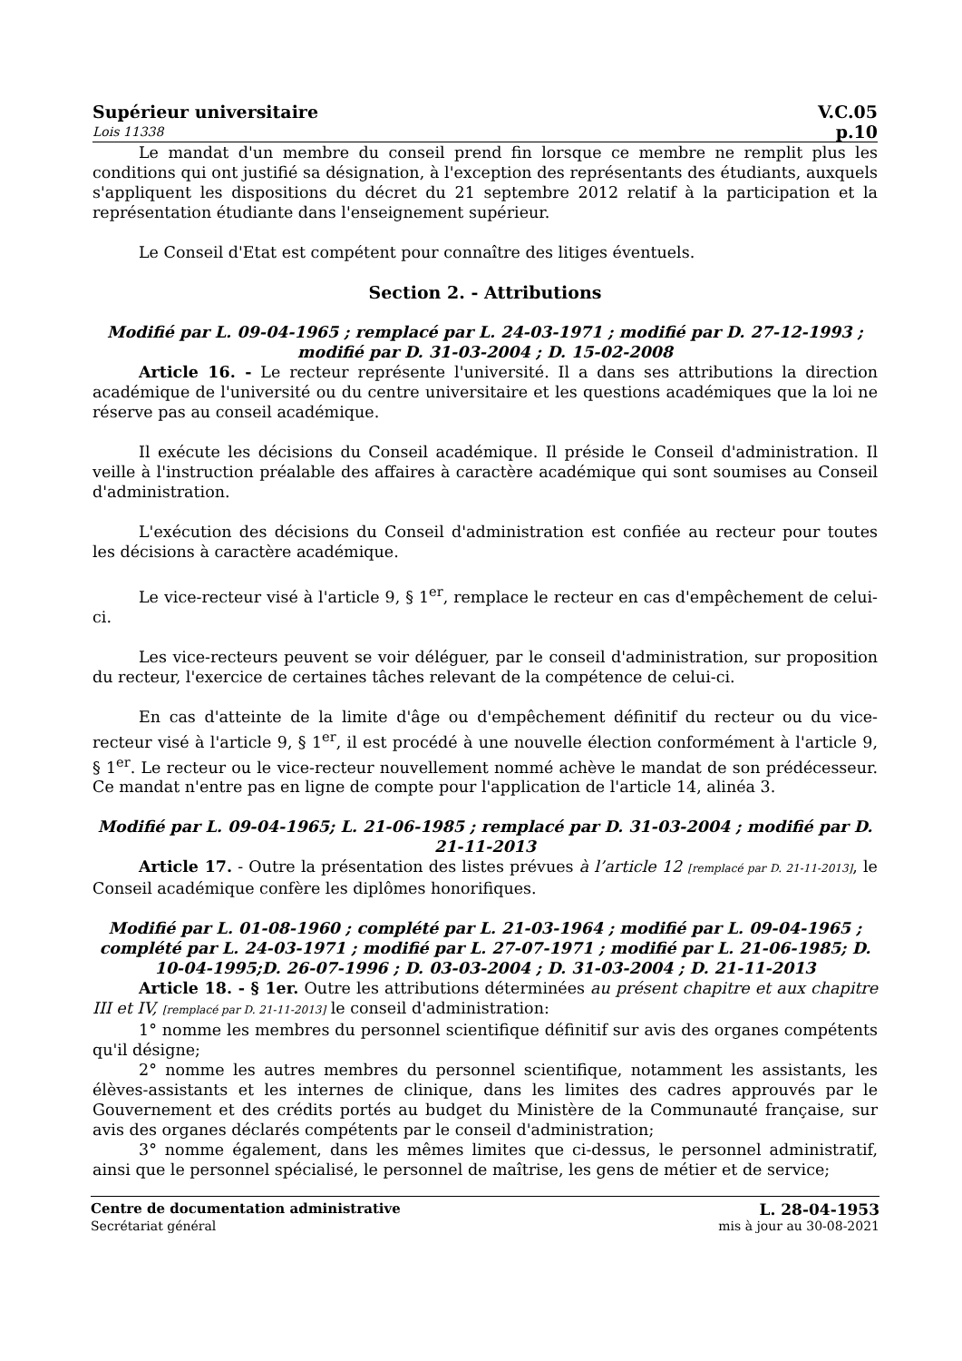Supérieur universitaire V.C.05
Lois 11338 p.10
Le mandat d'un membre du conseil prend fin lorsque ce membre ne remplit plus les conditions qui ont justifié sa désignation, à l'exception des représentants des étudiants, auxquels s'appliquent les dispositions du décret du 21 septembre 2012 relatif à la participation et la représentation étudiante dans l'enseignement supérieur.
Le Conseil d'Etat est compétent pour connaître des litiges éventuels.
Section 2. - Attributions
Modifié par L. 09-04-1965 ; remplacé par L. 24-03-1971 ; modifié par D. 27-12-1993 ; modifié par D. 31-03-2004 ; D. 15-02-2008
Article 16. - Le recteur représente l'université. Il a dans ses attributions la direction académique de l'université ou du centre universitaire et les questions académiques que la loi ne réserve pas au conseil académique.
Il exécute les décisions du Conseil académique. Il préside le Conseil d'administration. Il veille à l'instruction préalable des affaires à caractère académique qui sont soumises au Conseil d'administration.
L'exécution des décisions du Conseil d'administration est confiée au recteur pour toutes les décisions à caractère académique.
Le vice-recteur visé à l'article 9, § 1<sup>er</sup>, remplace le recteur en cas d'empêchement de celui-ci.
Les vice-recteurs peuvent se voir déléguer, par le conseil d'administration, sur proposition du recteur, l'exercice de certaines tâches relevant de la compétence de celui-ci.
En cas d'atteinte de la limite d'âge ou d'empêchement définitif du recteur ou du vice-recteur visé à l'article 9, § 1<sup>er</sup>, il est procédé à une nouvelle élection conformément à l'article 9, § 1<sup>er</sup>. Le recteur ou le vice-recteur nouvellement nommé achève le mandat de son prédécesseur. Ce mandat n'entre pas en ligne de compte pour l'application de l'article 14, alinéa 3.
Modifié par L. 09-04-1965; L. 21-06-1985 ; remplacé par D. 31-03-2004 ; modifié par D. 21-11-2013
Article 17. - Outre la présentation des listes prévues à l’article 12 [remplacé par D. 21-11-2013], le Conseil académique confère les diplômes honorifiques.
Modifié par L. 01-08-1960 ; complété par L. 21-03-1964 ; modifié par L. 09-04-1965 ; complété par L. 24-03-1971 ; modifié par L. 27-07-1971 ; modifié par L. 21-06-1985; D. 10-04-1995;D. 26-07-1996 ; D. 03-03-2004 ; D. 31-03-2004 ; D. 21-11-2013
Article 18. - § 1er. Outre les attributions déterminées au présent chapitre et aux chapitre III et IV, [remplacé par D. 21-11-2013] le conseil d'administration:
1° nomme les membres du personnel scientifique définitif sur avis des organes compétents qu'il désigne;
2° nomme les autres membres du personnel scientifique, notamment les assistants, les élèves-assistants et les internes de clinique, dans les limites des cadres approuvés par le Gouvernement et des crédits portés au budget du Ministère de la Communauté française, sur avis des organes déclarés compétents par le conseil d'administration;
3° nomme également, dans les mêmes limites que ci-dessus, le personnel administratif, ainsi que le personnel spécialisé, le personnel de maîtrise, les gens de métier et de service;
Centre de documentation administrative L. 28-04-1953
Secrétariat général mis à jour au 30-08-2021